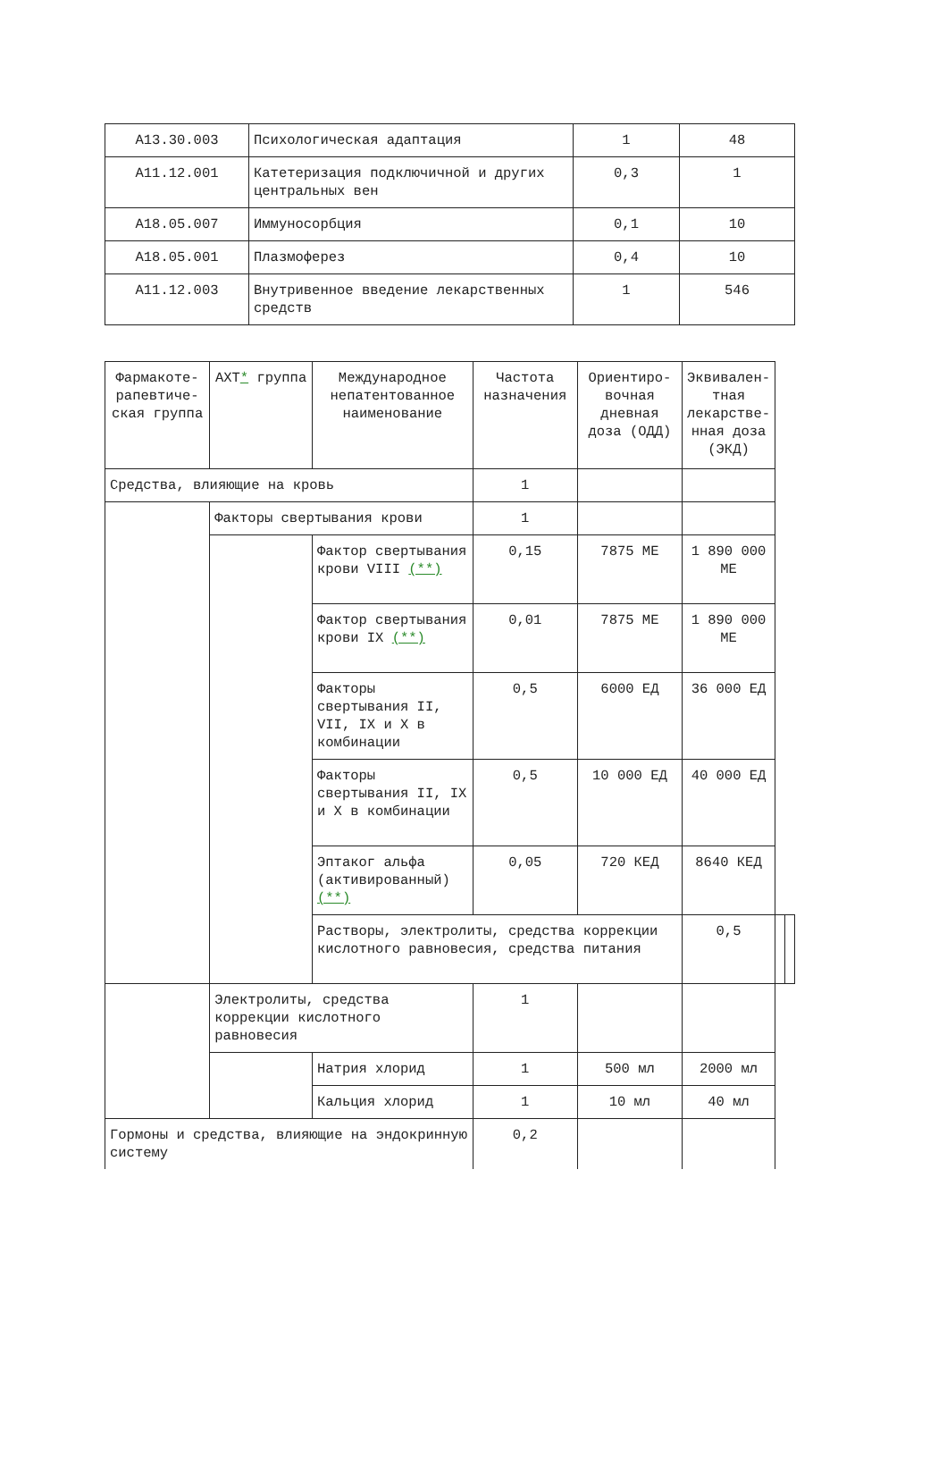| A13.30.003 | Психологическая адаптация | 1 | 48 |
| A11.12.001 | Катетеризация подключичной и других центральных вен | 0,3 | 1 |
| A18.05.007 | Иммуносорбция | 0,1 | 10 |
| A18.05.001 | Плазмоферез | 0,4 | 10 |
| A11.12.003 | Внутривенное введение лекарственных средств | 1 | 546 |
| Фармакоте-рапевтиче-ская группа | АХТ * группа | Международное непатентованное наименование | Частота назначения | Ориентиро-вочная дневная доза (ОДД) | Эквивален-тная лекарстве-нная доза (ЭКД) | | |
| --- | --- | --- | --- | --- | --- | --- | --- |
| Средства, влияющие на кровь | | | 1 | | | | |
| | Факторы свертывания крови | | 1 | | | | |
| | | Фактор свертывания крови VIII (**) | 0,15 | 7875 МЕ | 1 890 000 МЕ | | |
| | | Фактор свертывания крови IX (**) | 0,01 | 7875 МЕ | 1 890 000 МЕ | | |
| | | Факторы свертывания II, VII, IX и X в комбинации | 0,5 | 6000 ЕД | 36 000 ЕД | | |
| | | Факторы свертывания II, IX и X в комбинации | 0,5 | 10 000 ЕД | 40 000 ЕД | | |
| | | Эптаког альфа (активированный) (**) | 0,05 | 720 КЕД | 8640 КЕД | | |
| | | Растворы, электролиты, средства коррекции кислотного равновесия, средства питания | | | 0,5 | | |
| | Электролиты, средства коррекции кислотного равновесия | | 1 | | | | |
| | | Натрия хлорид | 1 | 500 мл | 2000 мл | | |
| | | Кальция хлорид | 1 | 10 мл | 40 мл | | |
| Гормоны и средства, влияющие на эндокринную систему | | | 0,2 | | | | |